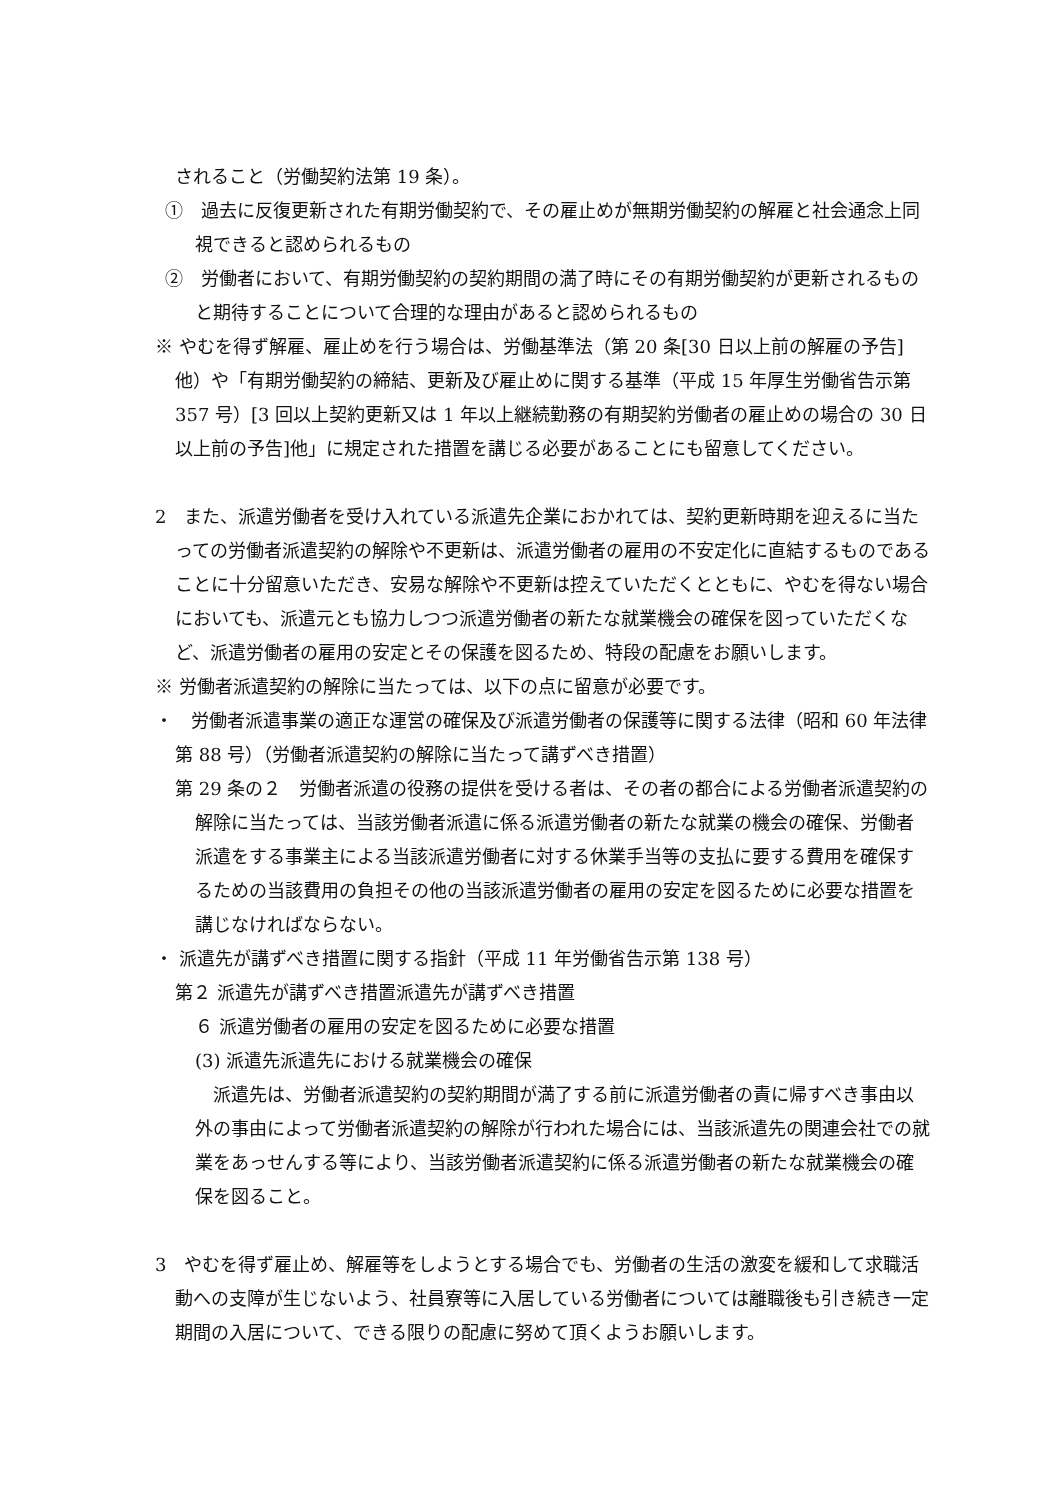されること（労働契約法第 19 条）。
①　過去に反復更新された有期労働契約で、その雇止めが無期労働契約の解雇と社会通念上同視できると認められるもの
②　労働者において、有期労働契約の契約期間の満了時にその有期労働契約が更新されるものと期待することについて合理的な理由があると認められるもの
※ やむを得ず解雇、雇止めを行う場合は、労働基準法（第 20 条[30 日以上前の解雇の予告]他）や「有期労働契約の締結、更新及び雇止めに関する基準（平成 15 年厚生労働省告示第 357 号）[3 回以上契約更新又は 1 年以上継続勤務の有期契約労働者の雇止めの場合の 30 日以上前の予告]他」に規定された措置を講じる必要があることにも留意してください。
2　また、派遣労働者を受け入れている派遣先企業におかれては、契約更新時期を迎えるに当たっての労働者派遣契約の解除や不更新は、派遣労働者の雇用の不安定化に直結するものであることに十分留意いただき、安易な解除や不更新は控えていただくとともに、やむを得ない場合においても、派遣元とも協力しつつ派遣労働者の新たな就業機会の確保を図っていただくなど、派遣労働者の雇用の安定とその保護を図るため、特段の配慮をお願いします。
※ 労働者派遣契約の解除に当たっては、以下の点に留意が必要です。
・　労働者派遣事業の適正な運営の確保及び派遣労働者の保護等に関する法律（昭和 60 年法律第 88 号）（労働者派遣契約の解除に当たって講ずべき措置）
第 29 条の２　労働者派遣の役務の提供を受ける者は、その者の都合による労働者派遣契約の解除に当たっては、当該労働者派遣に係る派遣労働者の新たな就業の機会の確保、労働者派遣をする事業主による当該派遣労働者に対する休業手当等の支払に要する費用を確保するための当該費用の負担その他の当該派遣労働者の雇用の安定を図るために必要な措置を講じなければならない。
・ 派遣先が講ずべき措置に関する指針（平成 11 年労働省告示第 138 号）
第２ 派遣先が講ずべき措置派遣先が講ずべき措置
６ 派遣労働者の雇用の安定を図るために必要な措置
(3) 派遣先派遣先における就業機会の確保
　派遣先は、労働者派遣契約の契約期間が満了する前に派遣労働者の責に帰すべき事由以外の事由によって労働者派遣契約の解除が行われた場合には、当該派遣先の関連会社での就業をあっせんする等により、当該労働者派遣契約に係る派遣労働者の新たな就業機会の確保を図ること。
3　やむを得ず雇止め、解雇等をしようとする場合でも、労働者の生活の激変を緩和して求職活動への支障が生じないよう、社員寮等に入居している労働者については離職後も引き続き一定期間の入居について、できる限りの配慮に努めて頂くようお願いします。